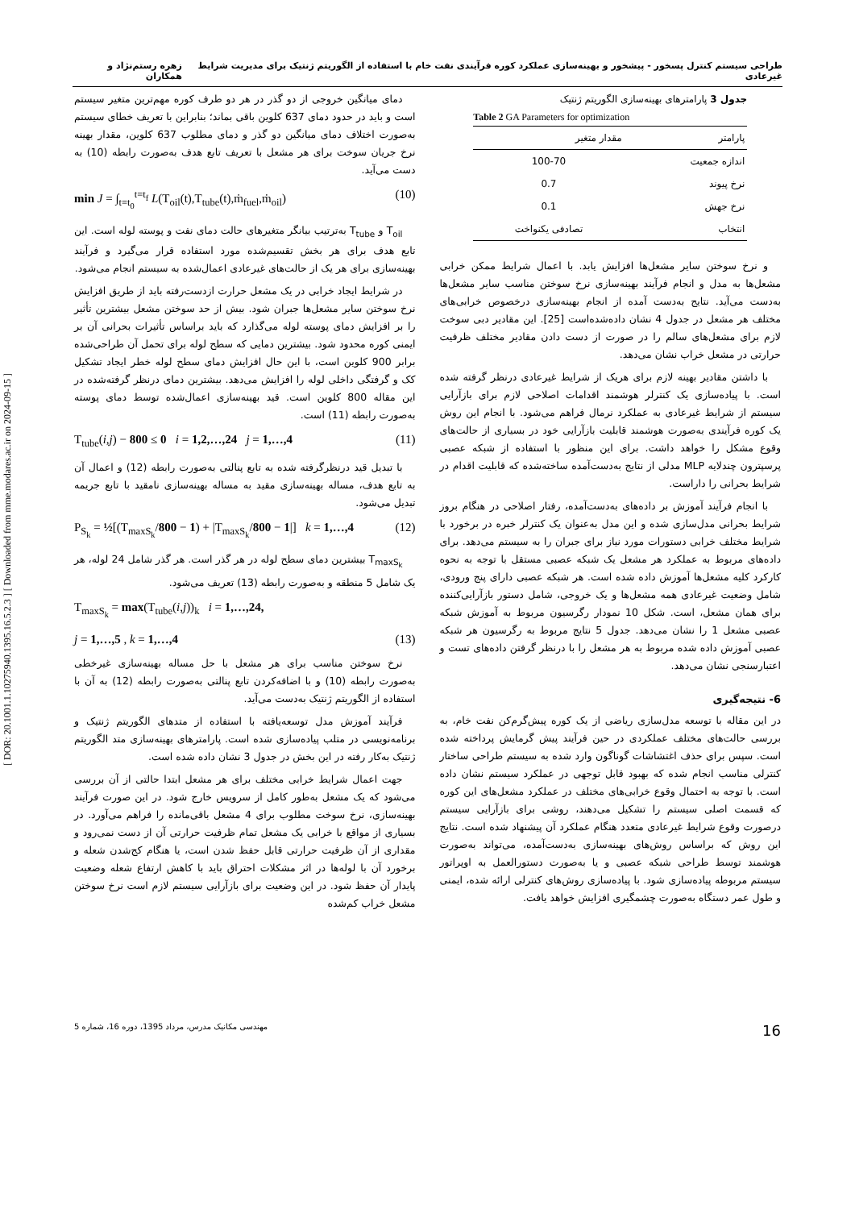[ DOR: 20.1001.1.10275940.1395.16.5.2.3 ] [ Downloaded from mme.modares.ac.ir on 2024-09-15 ]
طراحی سیستم کنترل پسخور - پیشخور و بهینه‌سازی عملکرد کوره فرآیندی نفت خام با استفاده از الگوریتم ژنتیک برای مدیریت شرایط غیرعادی زهره رستم‌نژاد و همکاران
دمای میانگین خروجی از دو گذر در هر دو طرف کوره مهم‌ترین متغیر سیستم است و باید در حدود دمای 637 کلوین باقی بماند؛ بنابراین با تعریف خطای سیستم به‌صورت اختلاف دمای میانگین دو گذر و دمای مطلوب 637 کلوین، مقدار بهینه نرخ جریان سوخت برای هر مشعل با تعریف تابع هدف به‌صورت رابطه (10) به دست می‌آید.
min J = ∫<sub>t=t<sub>0</sub></sub><sup>t=t<sub>f</sub></sup> L(T<sub>oil</sub>(t),T<sub>tube</sub>(t),ṁ<sub>fuel</sub>,ṁ<sub>oil</sub>) (10)
T<sub>oil</sub> و T<sub>tube</sub> به‌ترتیب بیانگر متغیرهای حالت دمای نفت و پوسته لوله است. این تابع هدف برای هر بخش تقسیم‌شده مورد استفاده قرار می‌گیرد و فرآیند بهینه‌سازی برای هر یک از حالت‌های غیرعادی اعمال‌شده به سیستم انجام می‌شود.
در شرایط ایجاد خرابی در یک مشعل حرارت ازدست‌رفته باید از طریق افزایش نرخ سوختن سایر مشعل‌ها جبران شود. بیش از حد سوختن مشعل بیشترین تأثیر را بر افزایش دمای پوسته لوله می‌گذارد که باید براساس تأثیرات بحرانی آن بر ایمنی کوره محدود شود. بیشترین دمایی که سطح لوله برای تحمل آن طراحی‌شده برابر 900 کلوین است، با این حال افزایش دمای سطح لوله خطر ایجاد تشکیل کک و گرفتگی داخلی لوله را افزایش می‌دهد. بیشترین دمای درنظر گرفته‌شده در این مقاله 800 کلوین است. قید بهینه‌سازی اعمال‌شده توسط دمای پوسته به‌صورت رابطه (11) است.
T<sub>tube</sub>(i,j) − 800 ≤ 0 i = 1,2,…,24 j = 1,…,4 (11)
با تبدیل قید درنظرگرفته شده به تابع پنالتی به‌صورت رابطه (12) و اعمال آن به تابع هدف، مساله بهینه‌سازی مقید به مساله بهینه‌سازی نامقید با تابع جریمه تبدیل می‌شود.
P<sub>S<sub>k</sub></sub> = ½[(T<sub>maxS<sub>k</sub></sub>/800 − 1) + |T<sub>maxS<sub>k</sub></sub>/800 − 1|] k = 1,…,4 (12)
T<sub>maxS<sub>k</sub></sub> بیشترین دمای سطح لوله در هر گذر است. هر گذر شامل 24 لوله، هر یک شامل 5 منطقه و به‌صورت رابطه (13) تعریف می‌شود.
T<sub>maxS<sub>k</sub></sub> = max(T<sub>tube</sub>(i,j))<sub>k</sub> i = 1,…,24,
j = 1,…,5 , k = 1,…,4 (13)
نرخ سوختن مناسب برای هر مشعل با حل مساله بهینه‌سازی غیرخطی به‌صورت رابطه (10) و با اضافه‌کردن تابع پنالتی به‌صورت رابطه (12) به آن با استفاده از الگوریتم ژنتیک به‌دست می‌آید.
فرآیند آموزش مدل توسعه‌یافته با استفاده از متدهای الگوریتم ژنتیک و برنامه‌نویسی در متلب پیاده‌سازی شده است. پارامترهای بهینه‌سازی متد الگوریتم ژنتیک به‌کار رفته در این بخش در جدول 3 نشان داده شده است.
جهت اعمال شرایط خرابی مختلف برای هر مشعل ابتدا حالتی از آن بررسی می‌شود که یک مشعل به‌طور کامل از سرویس خارج شود. در این صورت فرآیند بهینه‌سازی، نرخ سوخت مطلوب برای 4 مشعل باقی‌مانده را فراهم می‌آورد. در بسیاری از مواقع با خرابی یک مشعل تمام ظرفیت حرارتی آن از دست نمی‌رود و مقداری از آن ظرفیت حرارتی قابل حفظ شدن است، یا هنگام کج‌شدن شعله و برخورد آن با لوله‌ها در اثر مشکلات احتراق باید با کاهش ارتفاع شعله وضعیت پایدار آن حفظ شود. در این وضعیت برای بازآرایی سیستم لازم است نرخ سوختن مشعل خراب کم‌شده
جدول 3 پارامترهای بهینه‌سازی الگوریتم ژنتیک
Table 2 GA Parameters for optimization
| پارامتر | مقدار متغیر |
| --- | --- |
| اندازه جمعیت | 100-70 |
| نرخ پیوند | 0.7 |
| نرخ جهش | 0.1 |
| انتخاب | تصادفی یکنواخت |
و نرخ سوختن سایر مشعل‌ها افزایش یابد. با اعمال شرایط ممکن خرابی مشعل‌ها به مدل و انجام فرآیند بهینه‌سازی نرخ سوختن مناسب سایر مشعل‌ها به‌دست می‌آید. نتایج به‌دست آمده از انجام بهینه‌سازی درخصوص خرابی‌های مختلف هر مشعل در جدول 4 نشان داده‌شده‌است [25]. این مقادیر دبی سوخت لازم برای مشعل‌های سالم را در صورت از دست دادن مقادیر مختلف ظرفیت حرارتی در مشعل خراب نشان می‌دهد.
با داشتن مقادیر بهینه لازم برای هریک از شرایط غیرعادی درنظر گرفته شده است. با پیاده‌سازی یک کنترلر هوشمند اقدامات اصلاحی لازم برای بازآرایی سیستم از شرایط غیرعادی به عملکرد نرمال فراهم می‌شود. با انجام این روش یک کوره فرآیندی به‌صورت هوشمند قابلیت بازآرایی خود در بسیاری از حالت‌های وقوع مشکل را خواهد داشت. برای این منظور با استفاده از شبکه عصبی پرسپترون چندلایه MLP مدلی از نتایج به‌دست‌آمده ساخته‌شده که قابلیت اقدام در شرایط بحرانی را داراست.
با انجام فرآیند آموزش بر داده‌های به‌دست‌آمده، رفتار اصلاحی در هنگام بروز شرایط بحرانی مدل‌سازی شده و این مدل به‌عنوان یک کنترلر خبره در برخورد با شرایط مختلف خرابی دستورات مورد نیاز برای جبران را به سیستم می‌دهد. برای داده‌های مربوط به عملکرد هر مشعل یک شبکه عصبی مستقل با توجه به نحوه کارکرد کلیه مشعل‌ها آموزش داده شده است. هر شبکه عصبی دارای پنج ورودی، شامل وضعیت غیرعادی همه مشعل‌ها و یک خروجی، شامل دستور بازآرایی‌کننده برای همان مشعل، است. شکل 10 نمودار رگرسیون مربوط به آموزش شبکه عصبی مشعل 1 را نشان می‌دهد. جدول 5 نتایج مربوط به رگرسیون هر شبکه عصبی آموزش داده شده مربوط به هر مشعل را با درنظر گرفتن داده‌های تست و اعتبارسنجی نشان می‌دهد.
6- نتیجه‌گیری
در این مقاله با توسعه مدل‌سازی ریاضی از یک کوره پیش‌گرم‌کن نفت خام، به بررسی حالت‌های مختلف عملکردی در حین فرآیند پیش گرمایش پرداخته شده است. سپس برای حذف اغتشاشات گوناگون وارد شده به سیستم طراحی ساختار کنترلی مناسب انجام شده که بهبود قابل توجهی در عملکرد سیستم نشان داده است. با توجه به احتمال وقوع خرابی‌های مختلف در عملکرد مشعل‌های این کوره که قسمت اصلی سیستم را تشکیل می‌دهند، روشی برای بازآرایی سیستم درصورت وقوع شرایط غیرعادی متعدد هنگام عملکرد آن پیشنهاد شده است. نتایج این روش که براساس روش‌های بهینه‌سازی به‌دست‌آمده، می‌تواند به‌صورت هوشمند توسط طراحی شبکه عصبی و یا به‌صورت دستورالعمل به اوپراتور سیستم مربوطه پیاده‌سازی شود. با پیاده‌سازی روش‌های کنترلی ارائه شده، ایمنی و طول عمر دستگاه به‌صورت چشمگیری افزایش خواهد یافت.
16 مهندسی مکانیک مدرس، مرداد 1395، دوره 16، شماره 5